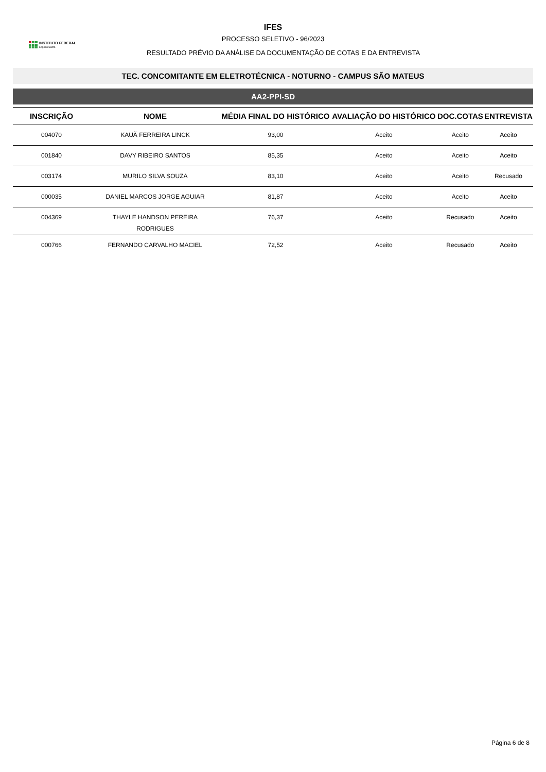INSTITUTO FEDERAL
Espírito Santo
IFES
PROCESSO SELETIVO - 96/2023
RESULTADO PRÉVIO DA ANÁLISE DA DOCUMENTAÇÃO DE COTAS E DA ENTREVISTA
TEC. CONCOMITANTE EM ELETROTÉCNICA - NOTURNO - CAMPUS SÃO MATEUS
AA2-PPI-SD
| INSCRIÇÃO | NOME | MÉDIA FINAL DO HISTÓRICO | AVALIAÇÃO DO HISTÓRICO | DOC.COTAS | ENTREVISTA |
| --- | --- | --- | --- | --- | --- |
| 004070 | KAUÃ FERREIRA LINCK | 93,00 | Aceito | Aceito | Aceito |
| 001840 | DAVY RIBEIRO SANTOS | 85,35 | Aceito | Aceito | Aceito |
| 003174 | MURILO SILVA SOUZA | 83,10 | Aceito | Aceito | Recusado |
| 000035 | DANIEL MARCOS JORGE AGUIAR | 81,87 | Aceito | Aceito | Aceito |
| 004369 | THAYLE HANDSON PEREIRA RODRIGUES | 76,37 | Aceito | Recusado | Aceito |
| 000766 | FERNANDO CARVALHO MACIEL | 72,52 | Aceito | Recusado | Aceito |
Página 6 de 8